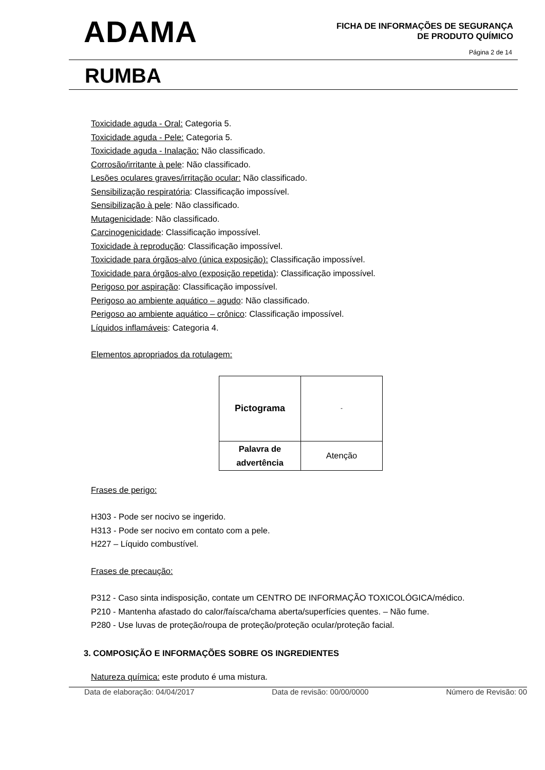ADAMA
FICHA DE INFORMAÇÕES DE SEGURANÇA
DE PRODUTO QUÍMICO
Página 2 de 14
RUMBA
Toxicidade aguda - Oral: Categoria 5.
Toxicidade aguda - Pele: Categoria 5.
Toxicidade aguda - Inalação: Não classificado.
Corrosão/irritante à pele: Não classificado.
Lesões oculares graves/irritação ocular: Não classificado.
Sensibilização respiratória: Classificação impossível.
Sensibilização à pele: Não classificado.
Mutagenicidade: Não classificado.
Carcinogenicidade: Classificação impossível.
Toxicidade à reprodução: Classificação impossível.
Toxicidade para órgãos-alvo (única exposição): Classificação impossível.
Toxicidade para órgãos-alvo (exposição repetida): Classificação impossível.
Perigoso por aspiração: Classificação impossível.
Perigoso ao ambiente aquático – agudo: Não classificado.
Perigoso ao ambiente aquático – crônico: Classificação impossível.
Líquidos inflamáveis: Categoria 4.
Elementos apropriados da rotulagem:
| Pictograma | - |
| Palavra de advertência | Atenção |
Frases de perigo:
H303 - Pode ser nocivo se ingerido.
H313 - Pode ser nocivo em contato com a pele.
H227 – Líquido combustível.
Frases de precaução:
P312 - Caso sinta indisposição, contate um CENTRO DE INFORMAÇÃO TOXICOLÓGICA/médico.
P210 - Mantenha afastado do calor/faísca/chama aberta/superfícies quentes. – Não fume.
P280 - Use luvas de proteção/roupa de proteção/proteção ocular/proteção facial.
3. COMPOSIÇÃO E INFORMAÇÕES SOBRE OS INGREDIENTES
Natureza química: este produto é uma mistura.
Data de elaboração: 04/04/2017 Data de revisão: 00/00/0000 Número de Revisão: 00